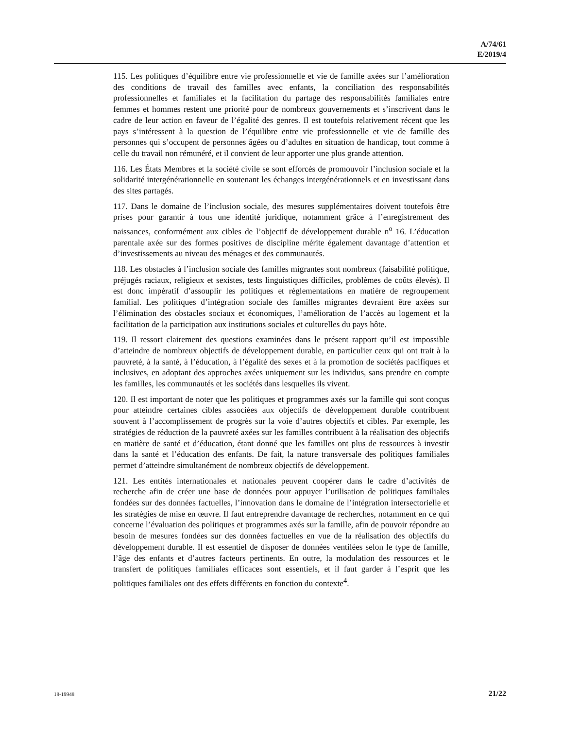A/74/61
E/2019/4
115. Les politiques d’équilibre entre vie professionnelle et vie de famille axées sur l’amélioration des conditions de travail des familles avec enfants, la conciliation des responsabilités professionnelles et familiales et la facilitation du partage des responsabilités familiales entre femmes et hommes restent une priorité pour de nombreux gouvernements et s’inscrivent dans le cadre de leur action en faveur de l’égalité des genres. Il est toutefois relativement récent que les pays s’intéressent à la question de l’équilibre entre vie professionnelle et vie de famille des personnes qui s’occupent de personnes âgées ou d’adultes en situation de handicap, tout comme à celle du travail non rémunéré, et il convient de leur apporter une plus grande attention.
116. Les États Membres et la société civile se sont efforcés de promouvoir l’inclusion sociale et la solidarité intergénérationnelle en soutenant les échanges intergénérationnels et en investissant dans des sites partagés.
117. Dans le domaine de l’inclusion sociale, des mesures supplémentaires doivent toutefois être prises pour garantir à tous une identité juridique, notamment grâce à l’enregistrement des naissances, conformément aux cibles de l’objectif de développement durable n<sup>o</sup> 16. L’éducation parentale axée sur des formes positives de discipline mérite également davantage d’attention et d’investissements au niveau des ménages et des communautés.
118. Les obstacles à l’inclusion sociale des familles migrantes sont nombreux (faisabilité politique, préjugés raciaux, religieux et sexistes, tests linguistiques difficiles, problèmes de coûts élevés). Il est donc impératif d’assouplir les politiques et réglementations en matière de regroupement familial. Les politiques d’intégration sociale des familles migrantes devraient être axées sur l’élimination des obstacles sociaux et économiques, l’amélioration de l’accès au logement et la facilitation de la participation aux institutions sociales et culturelles du pays hôte.
119. Il ressort clairement des questions examinées dans le présent rapport qu’il est impossible d’atteindre de nombreux objectifs de développement durable, en particulier ceux qui ont trait à la pauvreté, à la santé, à l’éducation, à l’égalité des sexes et à la promotion de sociétés pacifiques et inclusives, en adoptant des approches axées uniquement sur les individus, sans prendre en compte les familles, les communautés et les sociétés dans lesquelles ils vivent.
120. Il est important de noter que les politiques et programmes axés sur la famille qui sont conçus pour atteindre certaines cibles associées aux objectifs de développement durable contribuent souvent à l’accomplissement de progrès sur la voie d’autres objectifs et cibles. Par exemple, les stratégies de réduction de la pauvreté axées sur les familles contribuent à la réalisation des objectifs en matière de santé et d’éducation, étant donné que les familles ont plus de ressources à investir dans la santé et l’éducation des enfants. De fait, la nature transversale des politiques familiales permet d’atteindre simultanément de nombreux objectifs de développement.
121. Les entités internationales et nationales peuvent coopérer dans le cadre d’activités de recherche afin de créer une base de données pour appuyer l’utilisation de politiques familiales fondées sur des données factuelles, l’innovation dans le domaine de l’intégration intersectorielle et les stratégies de mise en œuvre. Il faut entreprendre davantage de recherches, notamment en ce qui concerne l’évaluation des politiques et programmes axés sur la famille, afin de pouvoir répondre au besoin de mesures fondées sur des données factuelles en vue de la réalisation des objectifs du développement durable. Il est essentiel de disposer de données ventilées selon le type de famille, l’âge des enfants et d’autres facteurs pertinents. En outre, la modulation des ressources et le transfert de politiques familiales efficaces sont essentiels, et il faut garder à l’esprit que les politiques familiales ont des effets différents en fonction du contexte<sup>4</sup>.
18-19948 21/22